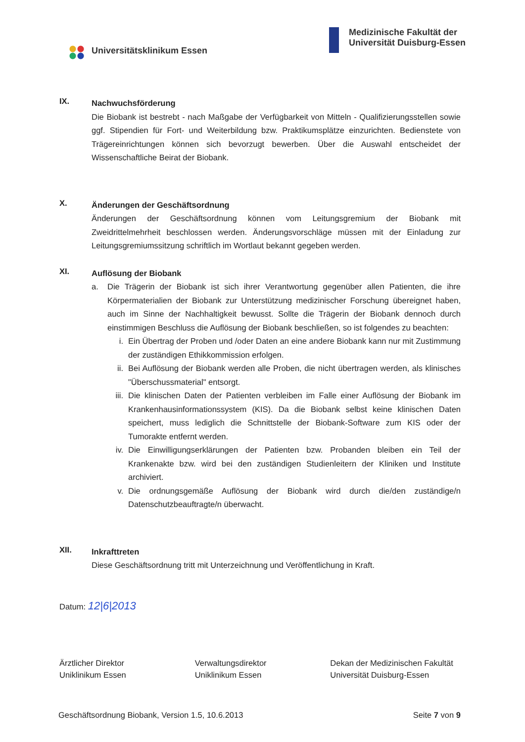Universitätsklinikum Essen Medizinische Fakultät der
Universität Duisburg-Essen
IX.
Nachwuchsförderung
Die Biobank ist bestrebt - nach Maßgabe der Verfügbarkeit von Mitteln - Qualifizierungsstellen sowie ggf. Stipendien für Fort- und Weiterbildung bzw. Praktikumsplätze einzurichten. Bedienstete von Trägereinrichtungen können sich bevorzugt bewerben. Über die Auswahl entscheidet der Wissenschaftliche Beirat der Biobank.
X.
Änderungen der Geschäftsordnung
Änderungen der Geschäftsordnung können vom Leitungsgremium der Biobank mit Zweidrittelmehrheit beschlossen werden. Änderungsvorschläge müssen mit der Einladung zur Leitungsgremiumssitzung schriftlich im Wortlaut bekannt gegeben werden.
XI.
Auflösung der Biobank
a. Die Trägerin der Biobank ist sich ihrer Verantwortung gegenüber allen Patienten, die ihre Körpermaterialien der Biobank zur Unterstützung medizinischer Forschung übereignet haben, auch im Sinne der Nachhaltigkeit bewusst. Sollte die Trägerin der Biobank dennoch durch einstimmigen Beschluss die Auflösung der Biobank beschließen, so ist folgendes zu beachten:
i. Ein Übertrag der Proben und /oder Daten an eine andere Biobank kann nur mit Zustimmung der zuständigen Ethikkommission erfolgen.
ii. Bei Auflösung der Biobank werden alle Proben, die nicht übertragen werden, als klinisches "Überschussmaterial" entsorgt.
iii.
Die klinischen Daten der Patienten verbleiben im Falle einer Auflösung der Biobank im Krankenhausinformationssystem (KIS). Da die Biobank selbst keine klinischen Daten speichert, muss lediglich die Schnittstelle der Biobank-Software zum KIS oder der Tumorakte entfernt werden.
iv. Die Einwilligungserklärungen der Patienten bzw. Probanden bleiben ein Teil der Krankenakte bzw. wird bei den zuständigen Studienleitern der Kliniken und Institute archiviert.
v. Die ordnungsgemäße Auflösung der Biobank wird durch die/den zuständige/n Datenschutzbeauftragte/n überwacht.
XII.
Inkrafttreten
Diese Geschäftsordnung tritt mit Unterzeichnung und Veröffentlichung in Kraft.
Datum: 12|6|2013
Ärztlicher Direktor
Uniklinikum Essen
Verwaltungsdirektor
Uniklinikum Essen
Dekan der Medizinischen Fakultät
Universität Duisburg-Essen
Geschäftsordnung Biobank, Version 1.5, 10.6.2013 Seite 7 von 9